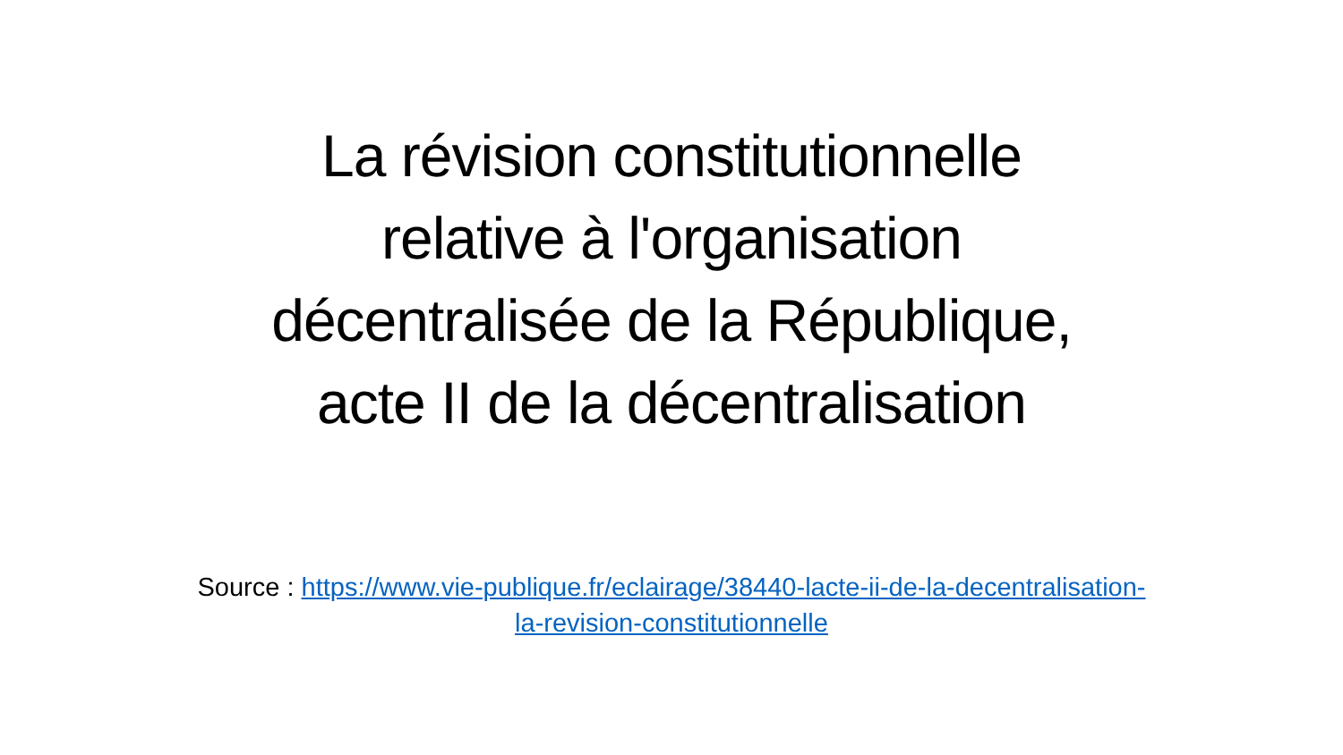La révision constitutionnelle
relative à l'organisation
décentralisée de la République,
acte II de la décentralisation
Source : https://www.vie-publique.fr/eclairage/38440-lacte-ii-de-la-decentralisation-la-revision-constitutionnelle